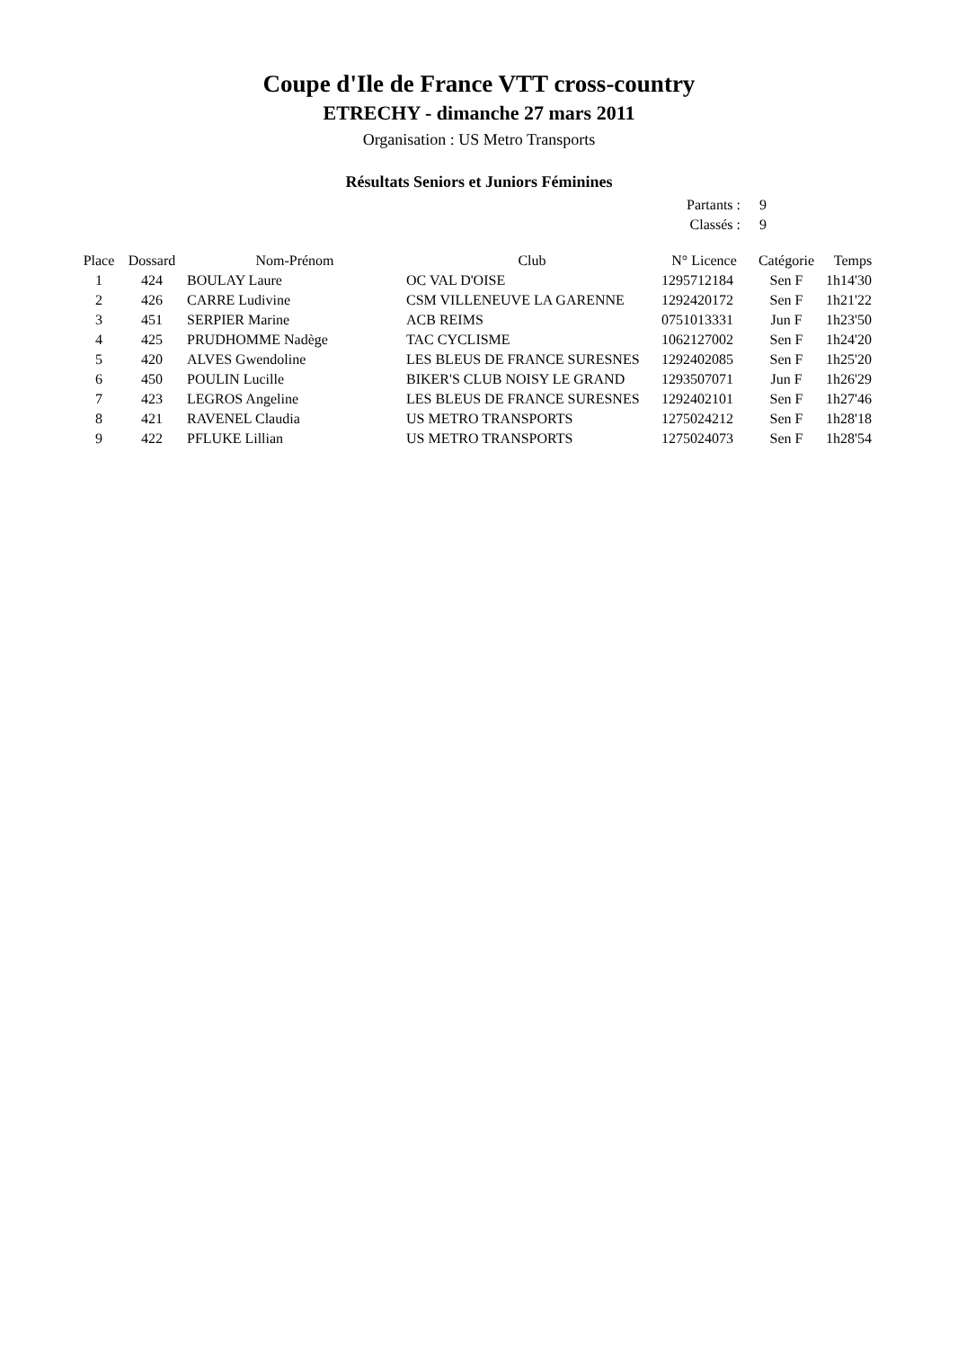Coupe d'Ile de France VTT cross-country
ETRECHY - dimanche 27 mars 2011
Organisation : US Metro Transports
Résultats Seniors et Juniors Féminines
Partants : 9
Classés : 9
| Place | Dossard | Nom-Prénom | Club | N° Licence | Catégorie | Temps |
| --- | --- | --- | --- | --- | --- | --- |
| 1 | 424 | BOULAY Laure | OC VAL D'OISE | 1295712184 | Sen F | 1h14'30 |
| 2 | 426 | CARRE Ludivine | CSM VILLENEUVE LA GARENNE | 1292420172 | Sen F | 1h21'22 |
| 3 | 451 | SERPIER Marine | ACB REIMS | 0751013331 | Jun F | 1h23'50 |
| 4 | 425 | PRUDHOMME Nadège | TAC CYCLISME | 1062127002 | Sen F | 1h24'20 |
| 5 | 420 | ALVES Gwendoline | LES BLEUS DE FRANCE SURESNES | 1292402085 | Sen F | 1h25'20 |
| 6 | 450 | POULIN Lucille | BIKER'S CLUB NOISY LE GRAND | 1293507071 | Jun F | 1h26'29 |
| 7 | 423 | LEGROS Angeline | LES BLEUS DE FRANCE SURESNES | 1292402101 | Sen F | 1h27'46 |
| 8 | 421 | RAVENEL Claudia | US METRO TRANSPORTS | 1275024212 | Sen F | 1h28'18 |
| 9 | 422 | PFLUKE Lillian | US METRO TRANSPORTS | 1275024073 | Sen F | 1h28'54 |